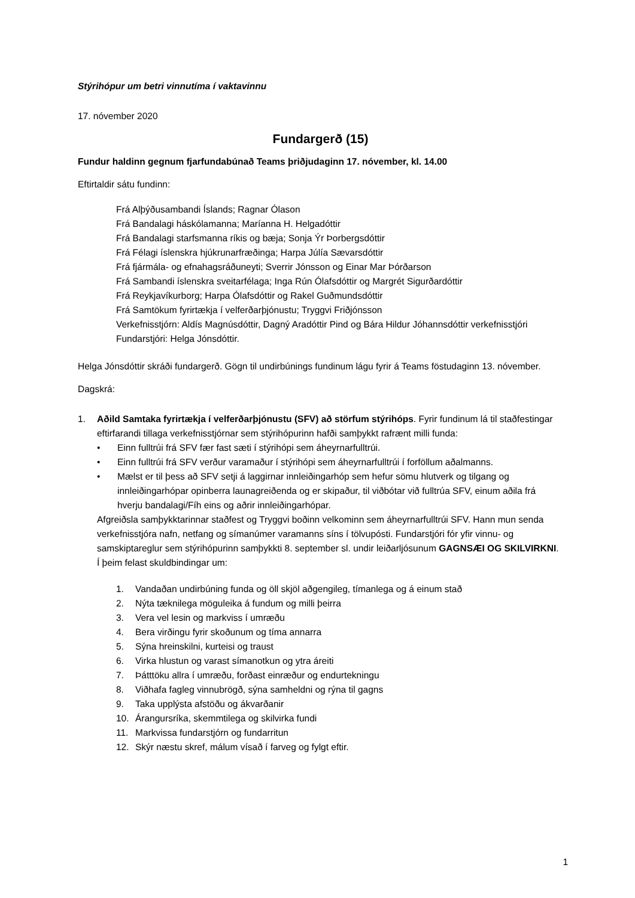Stýrihópur um betri vinnutíma í vaktavinnu
17. nóvember 2020
Fundargerð (15)
Fundur haldinn gegnum fjarfundabúnað Teams þriðjudaginn 17. nóvember, kl. 14.00
Eftirtaldir sátu fundinn:
Frá Alþýðusambandi Íslands; Ragnar Ólason
Frá Bandalagi háskólamanna; Maríanna H. Helgadóttir
Frá Bandalagi starfsmanna ríkis og bæja; Sonja Ýr Þorbergsdóttir
Frá Félagi íslenskra hjúkrunarfræðinga; Harpa Júlía Sævarsdóttir
Frá fjármála- og efnahagsráðuneyti; Sverrir Jónsson og Einar Mar Þórðarson
Frá Sambandi íslenskra sveitarfélaga; Inga Rún Ólafsdóttir og Margrét Sigurðardóttir
Frá Reykjavíkurborg; Harpa Ólafsdóttir og Rakel Guðmundsdóttir
Frá Samtökum fyrirtækja í velferðarþjónustu; Tryggvi Friðjónsson
Verkefnisstjórn: Aldís Magnúsdóttir, Dagný Aradóttir Pind og Bára Hildur Jóhannsdóttir verkefnisstjóri
Fundarstjóri: Helga Jónsdóttir.
Helga Jónsdóttir skráði fundargerð. Gögn til undirbúnings fundinum lágu fyrir á Teams föstudaginn 13. nóvember.
Dagskrá:
1. Aðild Samtaka fyrirtækja í velferðarþjónustu (SFV) að störfum stýrihóps. Fyrir fundinum lá til staðfestingar eftirfarandi tillaga verkefnisstjórnar sem stýrihópurinn hafði samþykkt rafrænt milli funda:
• Einn fulltrúi frá SFV fær fast sæti í stýrihópi sem áheyrnarfulltrúi.
• Einn fulltrúi frá SFV verður varamaður í stýrihópi sem áheyrnarfulltrúi í forföllum aðalmanns.
• Mælst er til þess að SFV setji á laggirnar innleiðingarhóp sem hefur sömu hlutverk og tilgang og innleiðingarhópar opinberra launagreiðenda og er skipaður, til viðbótar við fulltrúa SFV, einum aðila frá hverju bandalagi/Fíh eins og aðrir innleiðingarhópar.
Afgreiðsla samþykktarinnar staðfest og Tryggvi boðinn velkominn sem áheyrnarfulltrúi SFV. Hann mun senda verkefnisstjóra nafn, netfang og símanúmer varamanns síns í tölvupósti. Fundarstjóri fór yfir vinnu- og samskiptareglur sem stýrihópurinn samþykkti 8. september sl. undir leiðarljósunum GAGNSÆI OG SKILVIRKNI. Í þeim felast skuldbindingar um:
1. Vandaðan undirbúning funda og öll skjöl aðgengileg, tímanlega og á einum stað
2. Nýta tæknilega möguleika á fundum og milli þeirra
3. Vera vel lesin og markviss í umræðu
4. Bera virðingu fyrir skoðunum og tíma annarra
5. Sýna hreinskilni, kurteisi og traust
6. Virka hlustun og varast símanotkun og ytra áreiti
7. Þátttöku allra í umræðu, forðast einræður og endurtekningu
8. Viðhafa fagleg vinnubrögð, sýna samheldni og rýna til gagns
9. Taka upplýsta afstöðu og ákvarðanir
10. Árangursríka, skemmtilega og skilvirka fundi
11. Markvissa fundarstjórn og fundarritun
12. Skýr næstu skref, málum vísað í farveg og fylgt eftir.
1